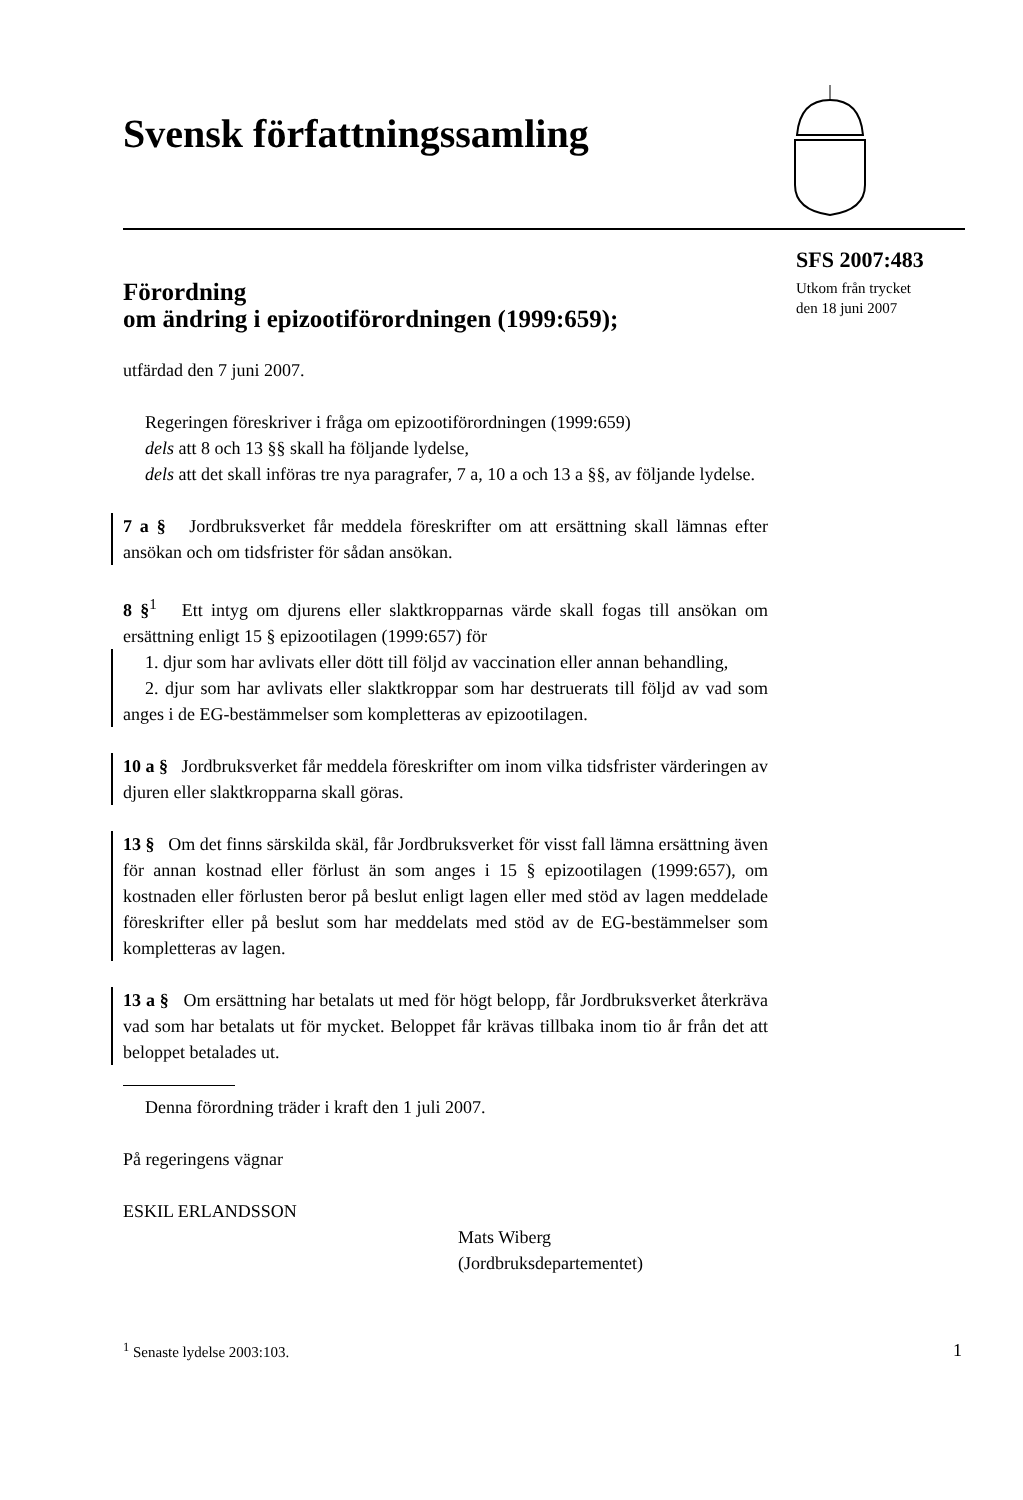Svensk författningssamling
SFS 2007:483
Utkom från trycket
den 18 juni 2007
Förordning
om ändring i epizootiförordningen (1999:659);
utfärdad den 7 juni 2007.
Regeringen föreskriver i fråga om epizootiförordningen (1999:659)
dels att 8 och 13 §§ skall ha följande lydelse,
dels att det skall införas tre nya paragrafer, 7 a, 10 a och 13 a §§, av följande lydelse.
7 a § Jordbruksverket får meddela föreskrifter om att ersättning skall lämnas efter ansökan och om tidsfrister för sådan ansökan.
8 §<sup>1</sup> Ett intyg om djurens eller slaktkropparnas värde skall fogas till ansökan om ersättning enligt 15 § epizootilagen (1999:657) för
1. djur som har avlivats eller dött till följd av vaccination eller annan behandling,
2. djur som har avlivats eller slaktkroppar som har destruerats till följd av vad som anges i de EG-bestämmelser som kompletteras av epizootilagen.
10 a § Jordbruksverket får meddela föreskrifter om inom vilka tidsfrister värderingen av djuren eller slaktkropparna skall göras.
13 § Om det finns särskilda skäl, får Jordbruksverket för visst fall lämna ersättning även för annan kostnad eller förlust än som anges i 15 § epizootilagen (1999:657), om kostnaden eller förlusten beror på beslut enligt lagen eller med stöd av lagen meddelade föreskrifter eller på beslut som har meddelats med stöd av de EG-bestämmelser som kompletteras av lagen.
13 a § Om ersättning har betalats ut med för högt belopp, får Jordbruksverket återkräva vad som har betalats ut för mycket. Beloppet får krävas tillbaka inom tio år från det att beloppet betalades ut.
Denna förordning träder i kraft den 1 juli 2007.
På regeringens vägnar
ESKIL ERLANDSSON
Mats Wiberg
(Jordbruksdepartementet)
<sup>1</sup> Senaste lydelse 2003:103. 1